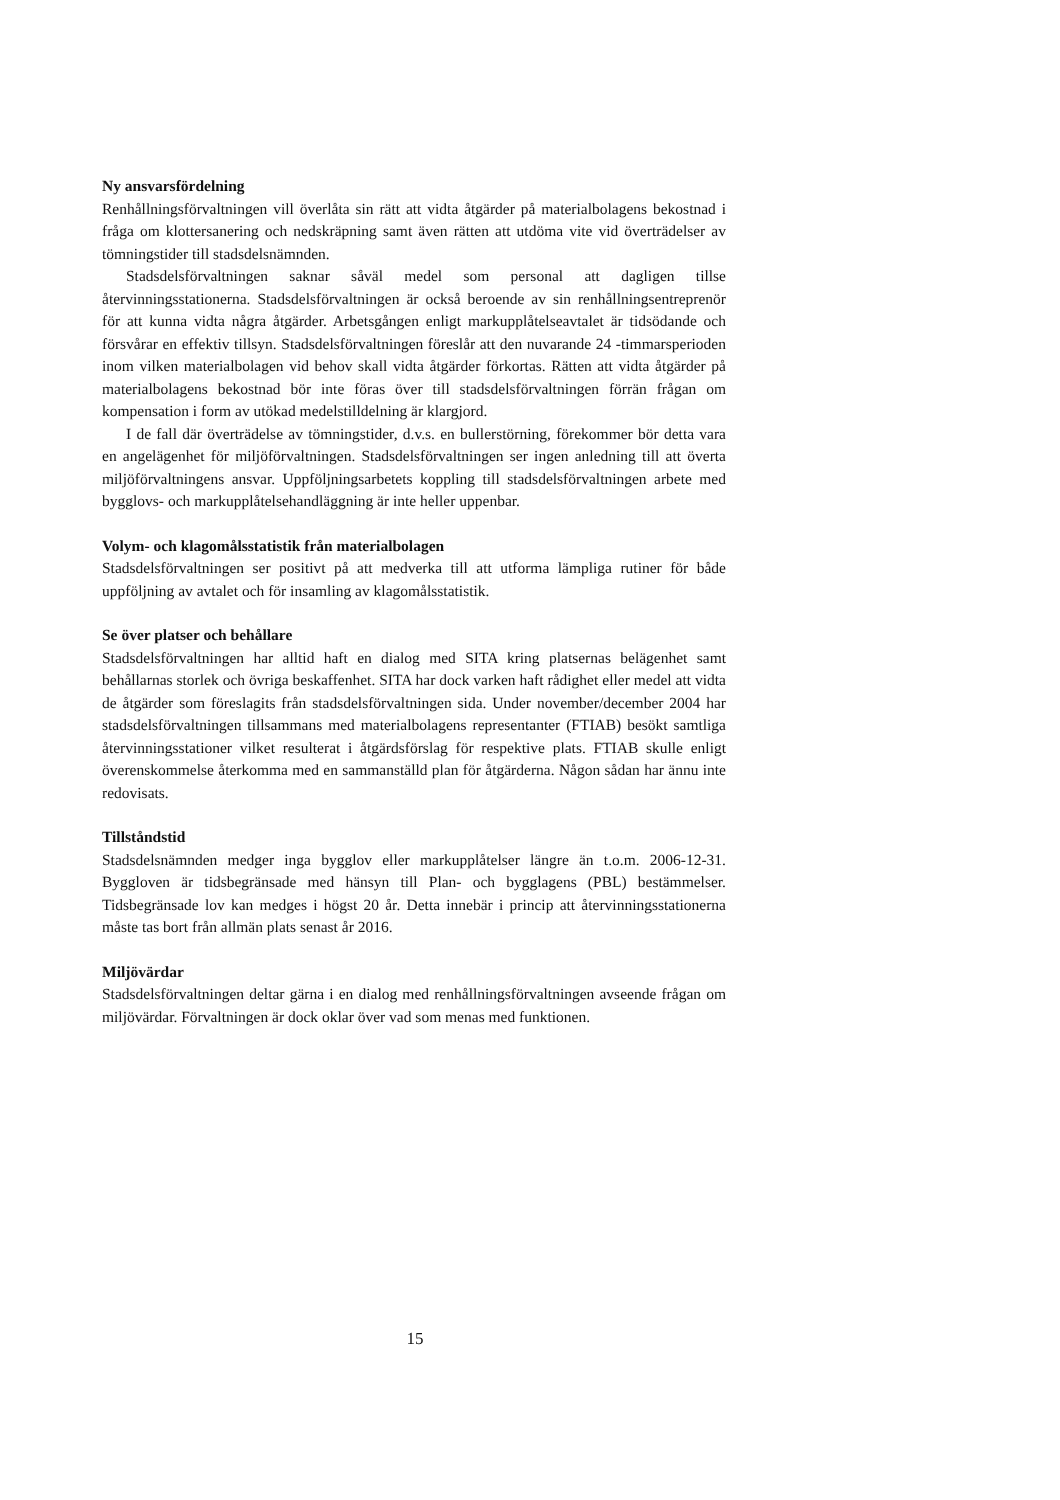Ny ansvarsfördelning
Renhållningsförvaltningen vill överlåta sin rätt att vidta åtgärder på materialbolagens bekostnad i fråga om klottersanering och nedskräpning samt även rätten att utdöma vite vid överträdelser av tömningstider till stadsdelsnämnden.
Stadsdelsförvaltningen saknar såväl medel som personal att dagligen tillse återvinningsstationerna. Stadsdelsförvaltningen är också beroende av sin renhållningsentreprenör för att kunna vidta några åtgärder. Arbetsgången enligt markupplåtelseavtalet är tidsödande och försvårar en effektiv tillsyn. Stadsdelsförvaltningen föreslår att den nuvarande 24 -timmarsperioden inom vilken materialbolagen vid behov skall vidta åtgärder förkortas. Rätten att vidta åtgärder på materialbolagens bekostnad bör inte föras över till stadsdelsförvaltningen förrän frågan om kompensation i form av utökad medelstilldelning är klargjord.
I de fall där överträdelse av tömningstider, d.v.s. en bullerstörning, förekommer bör detta vara en angelägenhet för miljöförvaltningen. Stadsdelsförvaltningen ser ingen anledning till att överta miljöförvaltningens ansvar. Uppföljningsarbetets koppling till stadsdelsförvaltningen arbete med bygglovs- och markupplåtelsehandläggning är inte heller uppenbar.
Volym- och klagomålsstatistik från materialbolagen
Stadsdelsförvaltningen ser positivt på att medverka till att utforma lämpliga rutiner för både uppföljning av avtalet och för insamling av klagomålsstatistik.
Se över platser och behållare
Stadsdelsförvaltningen har alltid haft en dialog med SITA kring platsernas belägenhet samt behållarnas storlek och övriga beskaffenhet. SITA har dock varken haft rådighet eller medel att vidta de åtgärder som föreslagits från stadsdelsförvaltningen sida. Under november/december 2004 har stadsdelsförvaltningen tillsammans med materialbolagens representanter (FTIAB) besökt samtliga återvinningsstationer vilket resulterat i åtgärdsförslag för respektive plats. FTIAB skulle enligt överenskommelse återkomma med en sammanställd plan för åtgärderna. Någon sådan har ännu inte redovisats.
Tillståndstid
Stadsdelsnämnden medger inga bygglov eller markupplåtelser längre än t.o.m. 2006-12-31. Byggloven är tidsbegränsade med hänsyn till Plan- och bygglagens (PBL) bestämmelser. Tidsbegränsade lov kan medges i högst 20 år. Detta innebär i princip att återvinningsstationerna måste tas bort från allmän plats senast år 2016.
Miljövärdar
Stadsdelsförvaltningen deltar gärna i en dialog med renhållningsförvaltningen avseende frågan om miljövärdar. Förvaltningen är dock oklar över vad som menas med funktionen.
15